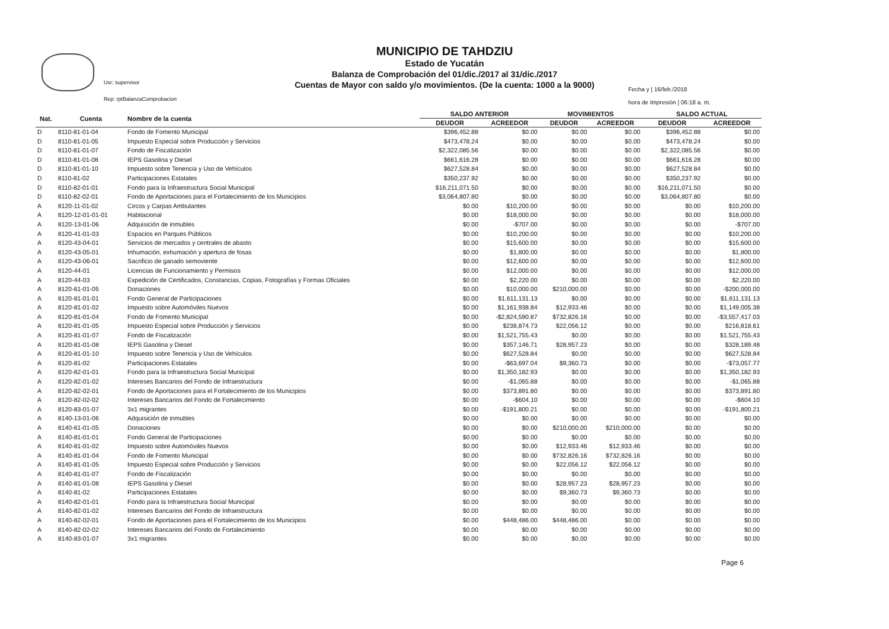Usr: supervisor
Rep: rptBalanzaComprobacion
MUNICIPIO DE TAHDZIU
Estado de Yucatán
Balanza de Comprobación del 01/dic./2017 al 31/dic./2017
Cuentas de Mayor con saldo y/o movimientos. (De la cuenta: 1000 a la 9000)
Fecha y | 16/feb./2018
hora de Impresión | 06:18 a. m.
| Nat. | Cuenta | Nombre de la cuenta | SALDO ANTERIOR | | MOVIMIENTOS | | SALDO ACTUAL | |
| --- | --- | --- | --- | --- | --- | --- | --- | --- |
| | | | DEUDOR | ACREEDOR | DEUDOR | ACREEDOR | DEUDOR | ACREEDOR |
| D | 8110-81-01-04 | Fondo de Fomento Municipal | $396,452.88 | $0.00 | $0.00 | $0.00 | $396,452.88 | $0.00 |
| D | 8110-81-01-05 | Impuesto Especial sobre Producción y Servicios | $473,478.24 | $0.00 | $0.00 | $0.00 | $473,478.24 | $0.00 |
| D | 8110-81-01-07 | Fondo de Fiscalización | $2,322,085.56 | $0.00 | $0.00 | $0.00 | $2,322,085.56 | $0.00 |
| D | 8110-81-01-08 | IEPS Gasolina y Diesel | $661,616.28 | $0.00 | $0.00 | $0.00 | $661,616.28 | $0.00 |
| D | 8110-81-01-10 | Impuesto sobre Tenencia y Uso de Vehículos | $627,528.84 | $0.00 | $0.00 | $0.00 | $627,528.84 | $0.00 |
| D | 8110-81-02 | Participaciones Estatales | $350,237.92 | $0.00 | $0.00 | $0.00 | $350,237.92 | $0.00 |
| D | 8110-82-01-01 | Fondo para la Infraestructura Social Municipal | $16,211,071.50 | $0.00 | $0.00 | $0.00 | $16,211,071.50 | $0.00 |
| D | 8110-82-02-01 | Fondo de Aportaciones para el Fortalecimiento de los Municipios | $3,064,807.80 | $0.00 | $0.00 | $0.00 | $3,064,807.80 | $0.00 |
| A | 8120-11-01-02 | Circos y Carpas Ambulantes | $0.00 | $10,200.00 | $0.00 | $0.00 | $0.00 | $10,200.00 |
| A | 8120-12-01-01-01 | Habitacional | $0.00 | $18,000.00 | $0.00 | $0.00 | $0.00 | $18,000.00 |
| A | 8120-13-01-06 | Adquisición de inmubles | $0.00 | -$707.00 | $0.00 | $0.00 | $0.00 | -$707.00 |
| A | 8120-41-01-03 | Espacios en Parques Públicos | $0.00 | $10,200.00 | $0.00 | $0.00 | $0.00 | $10,200.00 |
| A | 8120-43-04-01 | Servicios de mercados y centrales de abasto | $0.00 | $15,600.00 | $0.00 | $0.00 | $0.00 | $15,600.00 |
| A | 8120-43-05-01 | Inhumación, exhumación y apertura de fosas | $0.00 | $1,800.00 | $0.00 | $0.00 | $0.00 | $1,800.00 |
| A | 8120-43-06-01 | Sacrificio de ganado semoviente | $0.00 | $12,600.00 | $0.00 | $0.00 | $0.00 | $12,600.00 |
| A | 8120-44-01 | Licencias de Funcionamiento y Permisos | $0.00 | $12,000.00 | $0.00 | $0.00 | $0.00 | $12,000.00 |
| A | 8120-44-03 | Expedición de Certificados, Constancias, Copias, Fotografías y Formas Oficiales | $0.00 | $2,220.00 | $0.00 | $0.00 | $0.00 | $2,220.00 |
| A | 8120-61-01-05 | Donaciones | $0.00 | $10,000.00 | $210,000.00 | $0.00 | $0.00 | -$200,000.00 |
| A | 8120-81-01-01 | Fondo General de Participaciones | $0.00 | $1,611,131.13 | $0.00 | $0.00 | $0.00 | $1,611,131.13 |
| A | 8120-81-01-02 | Impuesto sobre Automóviles Nuevos | $0.00 | $1,161,938.84 | $12,933.46 | $0.00 | $0.00 | $1,149,005.38 |
| A | 8120-81-01-04 | Fondo de Fomento Municipal | $0.00 | -$2,824,590.87 | $732,826.16 | $0.00 | $0.00 | -$3,557,417.03 |
| A | 8120-81-01-05 | Impuesto Especial sobre Producción y Servicios | $0.00 | $238,874.73 | $22,056.12 | $0.00 | $0.00 | $216,818.61 |
| A | 8120-81-01-07 | Fondo de Fiscalización | $0.00 | $1,521,755.43 | $0.00 | $0.00 | $0.00 | $1,521,755.43 |
| A | 8120-81-01-08 | IEPS Gasolina y Diesel | $0.00 | $357,146.71 | $28,957.23 | $0.00 | $0.00 | $328,189.48 |
| A | 8120-81-01-10 | Impuesto sobre Tenencia y Uso de Vehículos | $0.00 | $627,528.84 | $0.00 | $0.00 | $0.00 | $627,528.84 |
| A | 8120-81-02 | Participaciones Estatales | $0.00 | -$63,697.04 | $9,360.73 | $0.00 | $0.00 | -$73,057.77 |
| A | 8120-82-01-01 | Fondo para la Infraestructura Social Municipal | $0.00 | $1,350,182.93 | $0.00 | $0.00 | $0.00 | $1,350,182.93 |
| A | 8120-82-01-02 | Intereses Bancarios del Fondo de Infraestructura | $0.00 | -$1,065.88 | $0.00 | $0.00 | $0.00 | -$1,065.88 |
| A | 8120-82-02-01 | Fondo de Aportaciones para el Fortalecimiento de los Municipios | $0.00 | $373,891.80 | $0.00 | $0.00 | $0.00 | $373,891.80 |
| A | 8120-82-02-02 | Intereses Bancarios del Fondo de Fortalecimiento | $0.00 | -$604.10 | $0.00 | $0.00 | $0.00 | -$604.10 |
| A | 8120-83-01-07 | 3x1 migrantes | $0.00 | -$191,800.21 | $0.00 | $0.00 | $0.00 | -$191,800.21 |
| A | 8140-13-01-06 | Adquisición de inmubles | $0.00 | $0.00 | $0.00 | $0.00 | $0.00 | $0.00 |
| A | 8140-61-01-05 | Donaciones | $0.00 | $0.00 | $210,000.00 | $210,000.00 | $0.00 | $0.00 |
| A | 8140-81-01-01 | Fondo General de Participaciones | $0.00 | $0.00 | $0.00 | $0.00 | $0.00 | $0.00 |
| A | 8140-81-01-02 | Impuesto sobre Automóviles Nuevos | $0.00 | $0.00 | $12,933.46 | $12,933.46 | $0.00 | $0.00 |
| A | 8140-81-01-04 | Fondo de Fomento Municipal | $0.00 | $0.00 | $732,826.16 | $732,826.16 | $0.00 | $0.00 |
| A | 8140-81-01-05 | Impuesto Especial sobre Producción y Servicios | $0.00 | $0.00 | $22,056.12 | $22,056.12 | $0.00 | $0.00 |
| A | 8140-81-01-07 | Fondo de Fiscalización | $0.00 | $0.00 | $0.00 | $0.00 | $0.00 | $0.00 |
| A | 8140-81-01-08 | IEPS Gasolina y Diesel | $0.00 | $0.00 | $28,957.23 | $28,957.23 | $0.00 | $0.00 |
| A | 8140-81-02 | Participaciones Estatales | $0.00 | $0.00 | $9,360.73 | $9,360.73 | $0.00 | $0.00 |
| A | 8140-82-01-01 | Fondo para la Infraestructura Social Municipal | $0.00 | $0.00 | $0.00 | $0.00 | $0.00 | $0.00 |
| A | 8140-82-01-02 | Intereses Bancarios del Fondo de Infraestructura | $0.00 | $0.00 | $0.00 | $0.00 | $0.00 | $0.00 |
| A | 8140-82-02-01 | Fondo de Aportaciones para el Fortalecimiento de los Municipios | $0.00 | $448,486.00 | $448,486.00 | $0.00 | $0.00 | $0.00 |
| A | 8140-82-02-02 | Intereses Bancarios del Fondo de Fortalecimiento | $0.00 | $0.00 | $0.00 | $0.00 | $0.00 | $0.00 |
| A | 8140-83-01-07 | 3x1 migrantes | $0.00 | $0.00 | $0.00 | $0.00 | $0.00 | $0.00 |
Page 6